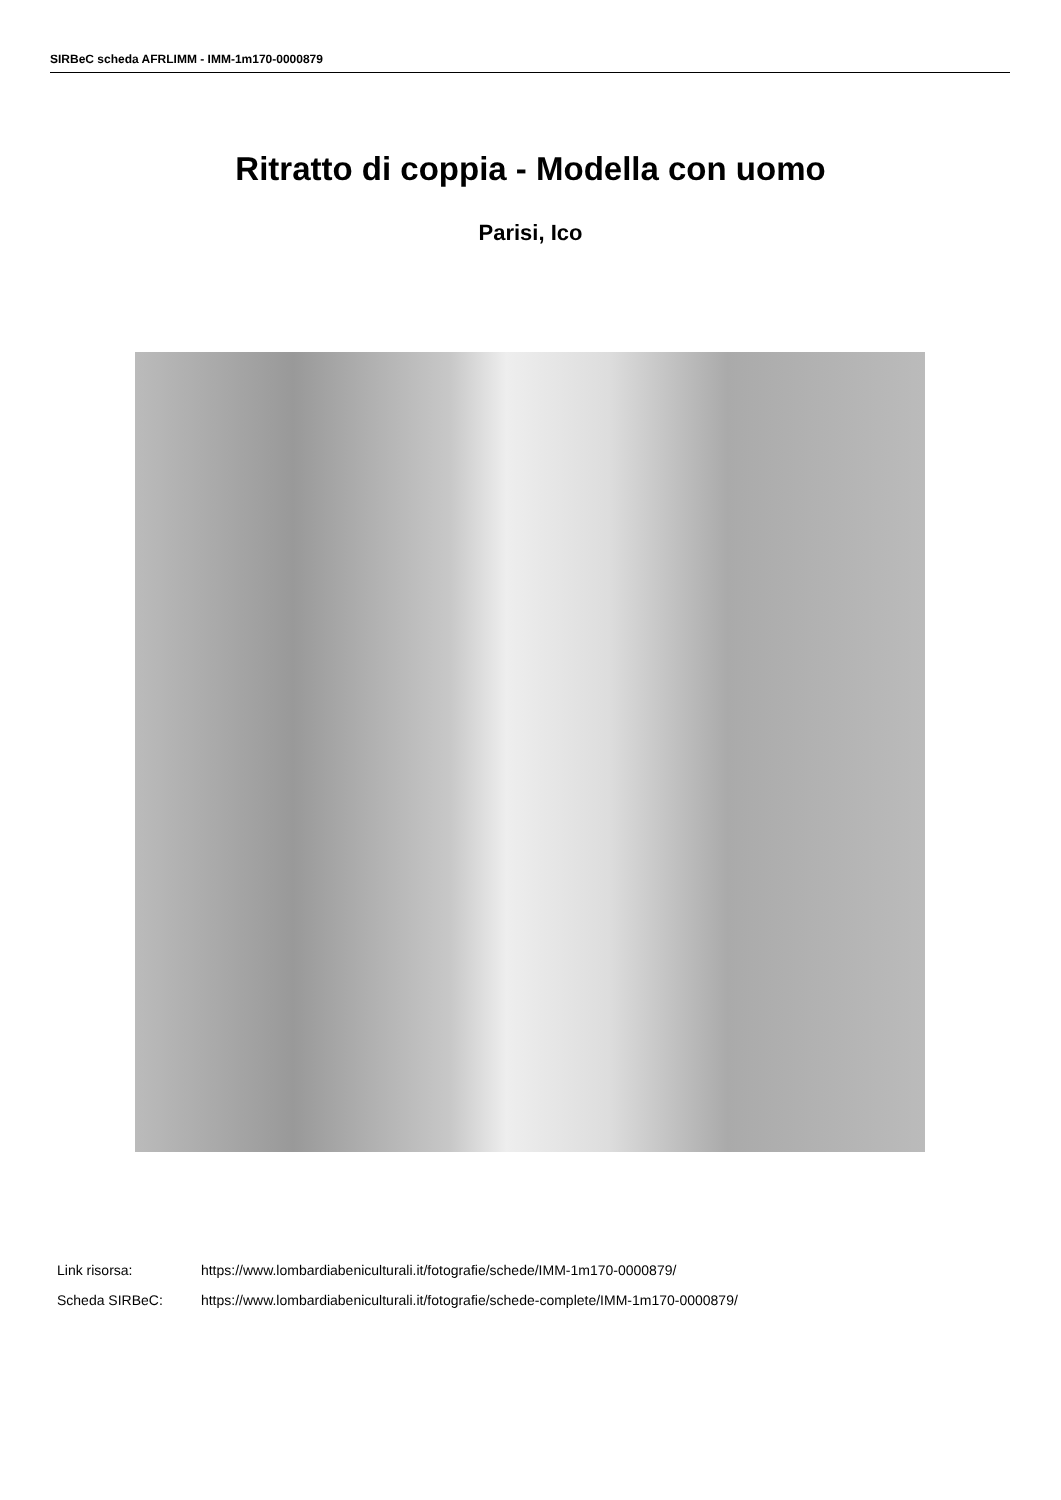SIRBeC scheda AFRLIMM - IMM-1m170-0000879
Ritratto di coppia - Modella con uomo
Parisi, Ico
Link risorsa: https://www.lombardiabeniculturali.it/fotografie/schede/IMM-1m170-0000879/
Scheda SIRBeC: https://www.lombardiabeniculturali.it/fotografie/schede-complete/IMM-1m170-0000879/